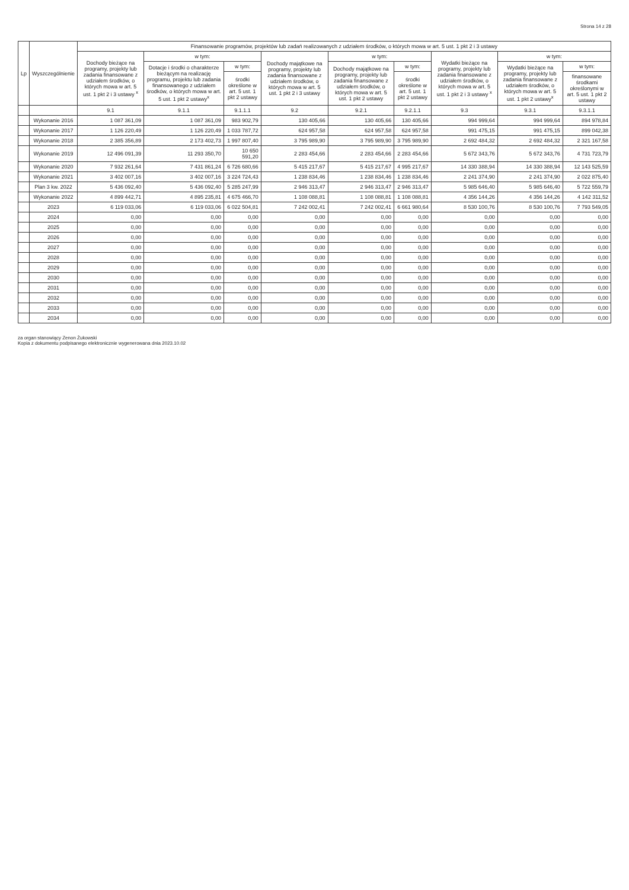Strona 14 z 28
| Lp | Wyszczególnienie | Finansowanie programów, projektów lub zadań realizowanych z udziałem środków, o których mowa w art. 5 ust. 1 pkt 2 i 3 ustawy | | | | | | | | |
| --- | --- | --- | --- | --- | --- | --- | --- | --- | --- | --- |
| | | Dochody bieżące na programy, projekty lub zadania finansowane z udziałem środków, o których mowa w art. 5 ust. 1 pkt 2 i 3 ustawy <sup>x</sup> | w tym: | | Dochody majątkowe na programy, projekty lub zadania finansowane z udziałem środków, o których mowa w art. 5 ust. 1 pkt 2 i 3 ustawy | w tym: | | Wydatki bieżące na programy, projekty lub zadania finansowane z udziałem środków, o których mowa w art. 5 ust. 1 pkt 2 i 3 ustawy <sup>x</sup> | w tym: | |
| | | | Dotacje i środki o charakterze bieżącym na realizację programu, projektu lub zadania finansowanego z udziałem środków, o których mowa w art. 5 ust. 1 pkt 2 ustawy<sup>x</sup> | w tym: | | Dochody majątkowe na programy, projekty lub zadania finansowane z udziałem środków, o których mowa w art. 5 ust. 1 pkt 2 ustawy | w tym: | | Wydatki bieżące na programy, projekty lub zadania finansowane z udziałem środków, o których mowa w art. 5 ust. 1 pkt 2 ustawy<sup>x</sup> | w tym: |
| | | | | środki określone w art. 5 ust. 1 pkt 2 ustawy | | | środki określone w art. 5 ust. 1 pkt 2 ustawy | | | finansowane środkami określonymi w art. 5 ust. 1 pkt 2 ustawy |
| | | 9.1 | 9.1.1 | 9.1.1.1 | 9.2 | 9.2.1 | 9.2.1.1 | 9.3 | 9.3.1 | 9.3.1.1 |
| | Wykonanie 2016 | 1 087 361,09 | 1 087 361,09 | 983 902,79 | 130 405,66 | 130 405,66 | 130 405,66 | 994 999,64 | 994 999,64 | 894 978,84 |
| | Wykonanie 2017 | 1 126 220,49 | 1 126 220,49 | 1 033 787,72 | 624 957,58 | 624 957,58 | 624 957,58 | 991 475,15 | 991 475,15 | 899 042,38 |
| | Wykonanie 2018 | 2 385 356,89 | 2 173 402,73 | 1 997 807,40 | 3 795 989,90 | 3 795 989,90 | 3 795 989,90 | 2 692 484,32 | 2 692 484,32 | 2 321 167,58 |
| | Wykonanie 2019 | 12 496 091,39 | 11 293 350,70 | 10 650 591,20 | 2 283 454,66 | 2 283 454,66 | 2 283 454,66 | 5 672 343,76 | 5 672 343,76 | 4 731 723,79 |
| | Wykonanie 2020 | 7 932 261,64 | 7 431 861,24 | 6 726 680,66 | 5 415 217,67 | 5 415 217,67 | 4 995 217,67 | 14 330 388,94 | 14 330 388,94 | 12 143 525,59 |
| | Wykonanie 2021 | 3 402 007,16 | 3 402 007,16 | 3 224 724,43 | 1 238 834,46 | 1 238 834,46 | 1 238 834,46 | 2 241 374,90 | 2 241 374,90 | 2 022 875,40 |
| | Plan 3 kw. 2022 | 5 436 092,40 | 5 436 092,40 | 5 285 247,99 | 2 946 313,47 | 2 946 313,47 | 2 946 313,47 | 5 985 646,40 | 5 985 646,40 | 5 722 559,79 |
| | Wykonanie 2022 | 4 899 442,71 | 4 895 235,81 | 4 675 466,70 | 1 108 088,81 | 1 108 088,81 | 1 108 088,81 | 4 356 144,26 | 4 356 144,26 | 4 142 311,52 |
| | 2023 | 6 119 033,06 | 6 119 033,06 | 6 022 504,81 | 7 242 002,41 | 7 242 002,41 | 6 661 980,64 | 8 530 100,76 | 8 530 100,76 | 7 793 549,05 |
| | 2024 | 0,00 | 0,00 | 0,00 | 0,00 | 0,00 | 0,00 | 0,00 | 0,00 | 0,00 |
| | 2025 | 0,00 | 0,00 | 0,00 | 0,00 | 0,00 | 0,00 | 0,00 | 0,00 | 0,00 |
| | 2026 | 0,00 | 0,00 | 0,00 | 0,00 | 0,00 | 0,00 | 0,00 | 0,00 | 0,00 |
| | 2027 | 0,00 | 0,00 | 0,00 | 0,00 | 0,00 | 0,00 | 0,00 | 0,00 | 0,00 |
| | 2028 | 0,00 | 0,00 | 0,00 | 0,00 | 0,00 | 0,00 | 0,00 | 0,00 | 0,00 |
| | 2029 | 0,00 | 0,00 | 0,00 | 0,00 | 0,00 | 0,00 | 0,00 | 0,00 | 0,00 |
| | 2030 | 0,00 | 0,00 | 0,00 | 0,00 | 0,00 | 0,00 | 0,00 | 0,00 | 0,00 |
| | 2031 | 0,00 | 0,00 | 0,00 | 0,00 | 0,00 | 0,00 | 0,00 | 0,00 | 0,00 |
| | 2032 | 0,00 | 0,00 | 0,00 | 0,00 | 0,00 | 0,00 | 0,00 | 0,00 | 0,00 |
| | 2033 | 0,00 | 0,00 | 0,00 | 0,00 | 0,00 | 0,00 | 0,00 | 0,00 | 0,00 |
| | 2034 | 0,00 | 0,00 | 0,00 | 0,00 | 0,00 | 0,00 | 0,00 | 0,00 | 0,00 |
za organ stanowiący Zenon Żukowski
Kopia z dokumentu podpisanego elektronicznie wygenerowana dnia 2023.10.02